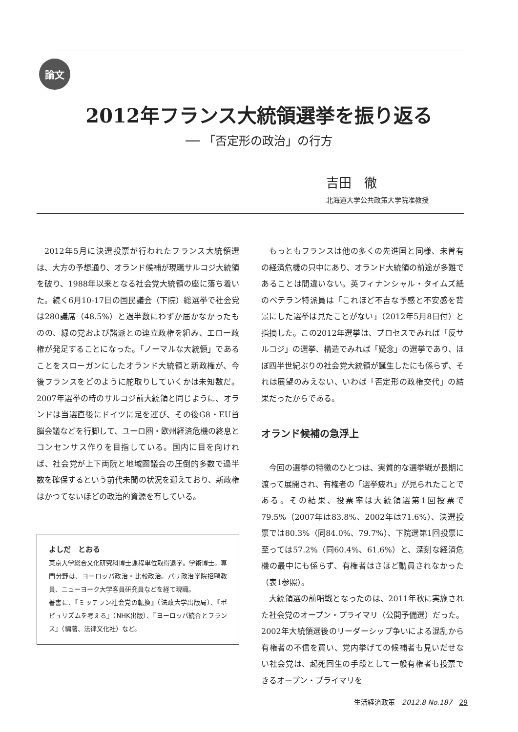論文
2012年フランス大統領選挙を振り返る
── 「否定形の政治」の行方
吉田　徹
北海道大学公共政策大学院准教授
2012年5月に決選投票が行われたフランス大統領選は、大方の予想通り、オランド候補が現職サルコジ大統領を破り、1988年以来となる社会党大統領の座に落ち着いた。続く6月10-17日の国民議会（下院）総選挙で社会党は280議席（48.5%）と過半数にわずか届かなかったものの、緑の党および諸派との連立政権を組み、エロー政権が発足することになった。「ノーマルな大統領」であることをスローガンにしたオランド大統領と新政権が、今後フランスをどのように舵取りしていくかは未知数だ。2007年選挙の時のサルコジ前大統領と同じように、オランドは当選直後にドイツに足を運び、その後G8・EU首脳会議などを行脚して、ユーロ圏・欧州経済危機の終息とコンセンサス作りを目指している。国内に目を向ければ、社会党が上下両院と地域圏議会の圧倒的多数で過半数を確保するという前代未聞の状況を迎えており、新政権はかつてないほどの政治的資源を有している。
よしだ　とおる
東京大学総合文化研究科博士課程単位取得退学。学術博士。専門分野は、ヨーロッパ政治・比較政治。パリ政治学院招聘教員、ニューヨーク大学客員研究員などを経て現職。
著書に、『ミッテラン社会党の転換』（法政大学出版局）、『ポピュリズムを考える』（NHK出版）、『ヨーロッパ統合とフランス』（編著、法律文化社）など。
もっともフランスは他の多くの先進国と同様、未曽有の経済危機の只中にあり、オランド大統領の前途が多難であることは間違いない。英フィナンシャル・タイムズ紙のベテラン特派員は「これほど不吉な予感と不安感を背景にした選挙は見たことがない」（2012年5月8日付）と指摘した。この2012年選挙は、プロセスでみれば「反サルコジ」の選挙、構造でみれば「疑念」の選挙であり、ほぼ四半世紀ぶりの社会党大統領が誕生したにも係らず、それは展望のみえない、いわば「否定形の政権交代」の結果だったからである。
オランド候補の急浮上
今回の選挙の特徴のひとつは、実質的な選挙戦が長期に渡って展開され、有権者の「選挙疲れ」が見られたことである。その結果、投票率は大統領選第1回投票で79.5%（2007年は83.8%、2002年は71.6%）、決選投票では80.3%（同84.0%、79.7%）、下院選第1回投票に至っては57.2%（同60.4%、61.6%）と、深刻な経済危機の最中にも係らず、有権者はさほど動員されなかった（表1参照）。
大統領選の前哨戦となったのは、2011年秋に実施された社会党のオープン・プライマリ（公開予備選）だった。2002年大統領選後のリーダーシップ争いによる混乱から有権者の不信を買い、党内挙げての候補者も見いだせない社会党は、起死回生の手段として一般有権者も投票できるオープン・プライマリを
生活経済政策　2012.8 No.187　29